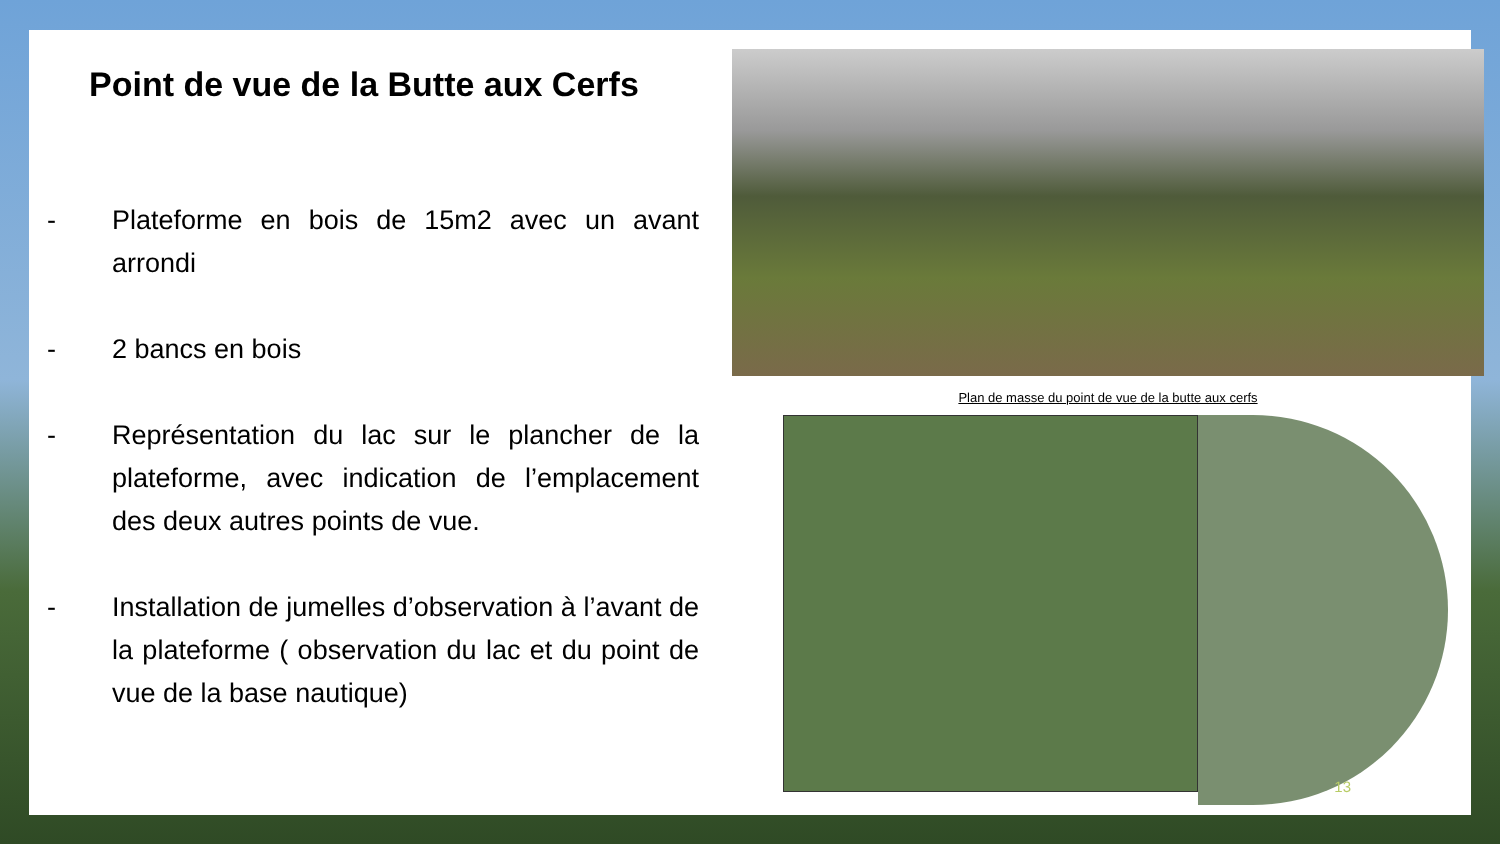Point de vue de la Butte aux Cerfs
- Plateforme en bois de 15m2 avec un avant arrondi
- 2 bancs en bois
- Représentation du lac sur le plancher de la plateforme, avec indication de l’emplacement des deux autres points de vue.
- Installation de jumelles d’observation à l’avant de la plateforme ( observation du lac et du point de vue de la base nautique)
Plan de masse du point de vue de la butte aux cerfs
13